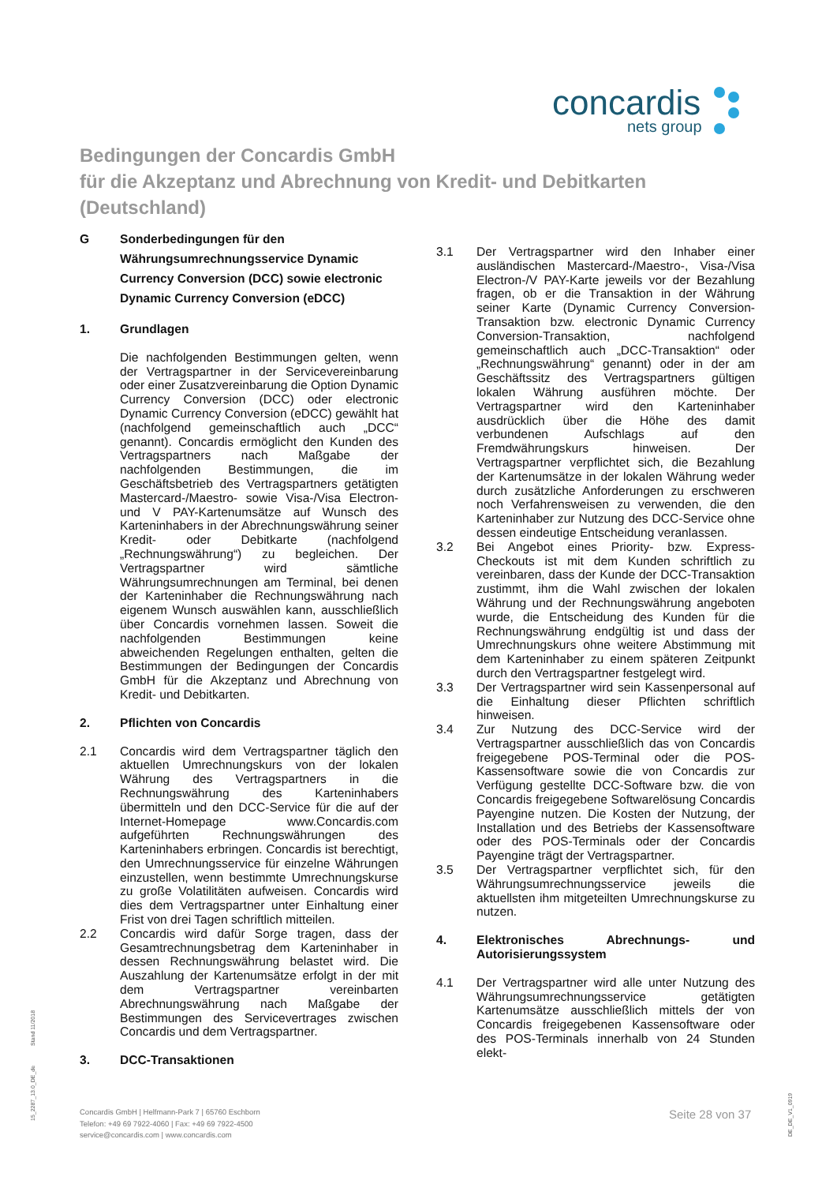concardis
nets group
Bedingungen der Concardis GmbH
für die Akzeptanz und Abrechnung von Kredit- und Debitkarten
(Deutschland)
G Sonderbedingungen für den Währungsumrechnungsservice Dynamic Currency Conversion (DCC) sowie electronic Dynamic Currency Conversion (eDCC)
1. Grundlagen
Die nachfolgenden Bestimmungen gelten, wenn der Vertragspartner in der Servicevereinbarung oder einer Zusatzvereinbarung die Option Dynamic Currency Conversion (DCC) oder electronic Dynamic Currency Conversion (eDCC) gewählt hat (nachfolgend gemeinschaftlich auch „DCC“ genannt). Concardis ermöglicht den Kunden des Vertragspartners nach Maßgabe der nachfolgenden Bestimmungen, die im Geschäftsbetrieb des Vertragspartners getätigten Mastercard-/Maestro- sowie Visa-/Visa Electron- und V PAY-Kartenumsätze auf Wunsch des Karteninhabers in der Abrechnungswährung seiner Kredit- oder Debitkarte (nachfolgend „Rechnungswährung“) zu begleichen. Der Vertragspartner wird sämtliche Währungsumrechnungen am Terminal, bei denen der Karteninhaber die Rechnungswährung nach eigenem Wunsch auswählen kann, ausschließlich über Concardis vornehmen lassen. Soweit die nachfolgenden Bestimmungen keine abweichenden Regelungen enthalten, gelten die Bestimmungen der Bedingungen der Concardis GmbH für die Akzeptanz und Abrechnung von Kredit- und Debitkarten.
2. Pflichten von Concardis
2.1 Concardis wird dem Vertragspartner täglich den aktuellen Umrechnungskurs von der lokalen Währung des Vertragspartners in die Rechnungswährung des Karteninhabers übermitteln und den DCC-Service für die auf der Internet-Homepage www.Concardis.com aufgeführten Rechnungswährungen des Karteninhabers erbringen. Concardis ist berechtigt, den Umrechnungsservice für einzelne Währungen einzustellen, wenn bestimmte Umrechnungskurse zu große Volatilitäten aufweisen. Concardis wird dies dem Vertragspartner unter Einhaltung einer Frist von drei Tagen schriftlich mitteilen.
2.2 Concardis wird dafür Sorge tragen, dass der Gesamtrechnungsbetrag dem Karteninhaber in dessen Rechnungswährung belastet wird. Die Auszahlung der Kartenumsätze erfolgt in der mit dem Vertragspartner vereinbarten Abrechnungswährung nach Maßgabe der Bestimmungen des Servicevertrages zwischen Concardis und dem Vertragspartner.
3. DCC-Transaktionen
3.1 Der Vertragspartner wird den Inhaber einer ausländischen Mastercard-/Maestro-, Visa-/Visa Electron-/V PAY-Karte jeweils vor der Bezahlung fragen, ob er die Transaktion in der Währung seiner Karte (Dynamic Currency Conversion-Transaktion bzw. electronic Dynamic Currency Conversion-Transaktion, nachfolgend gemeinschaftlich auch „DCC-Transaktion“ oder „Rechnungswährung“ genannt) oder in der am Geschäftssitz des Vertragspartners gültigen lokalen Währung ausführen möchte. Der Vertragspartner wird den Karteninhaber ausdrücklich über die Höhe des damit verbundenen Aufschlags auf den Fremdwährungskurs hinweisen. Der Vertragspartner verpflichtet sich, die Bezahlung der Kartenumsätze in der lokalen Währung weder durch zusätzliche Anforderungen zu erschweren noch Verfahrensweisen zu verwenden, die den Karteninhaber zur Nutzung des DCC-Service ohne dessen eindeutige Entscheidung veranlassen.
3.2 Bei Angebot eines Priority- bzw. Express-Checkouts ist mit dem Kunden schriftlich zu vereinbaren, dass der Kunde der DCC-Transaktion zustimmt, ihm die Wahl zwischen der lokalen Währung und der Rechnungswährung angeboten wurde, die Entscheidung des Kunden für die Rechnungswährung endgültig ist und dass der Umrechnungskurs ohne weitere Abstimmung mit dem Karteninhaber zu einem späteren Zeitpunkt durch den Vertragspartner festgelegt wird.
3.3 Der Vertragspartner wird sein Kassenpersonal auf die Einhaltung dieser Pflichten schriftlich hinweisen.
3.4 Zur Nutzung des DCC-Service wird der Vertragspartner ausschließlich das von Concardis freigegebene POS-Terminal oder die POS-Kassensoftware sowie die von Concardis zur Verfügung gestellte DCC-Software bzw. die von Concardis freigegebene Softwarelösung Concardis Payengine nutzen. Die Kosten der Nutzung, der Installation und des Betriebs der Kassensoftware oder des POS-Terminals oder der Concardis Payengine trägt der Vertragspartner.
3.5 Der Vertragspartner verpflichtet sich, für den Währungsumrechnungsservice jeweils die aktuellsten ihm mitgeteilten Umrechnungskurse zu nutzen.
4. Elektronisches Abrechnungs- und Autorisierungssystem
4.1 Der Vertragspartner wird alle unter Nutzung des Währungsumrechnungsservice getätigten Kartenumsätze ausschließlich mittels der von Concardis freigegebenen Kassensoftware oder des POS-Terminals innerhalb von 24 Stunden elekt-
Concardis GmbH | Helfmann-Park 7 | 65760 Eschborn
Telefon: +49 69 7922-4060 | Fax: +49 69 7922-4500
service@concardis.com | www.concardis.com
Seite 28 von 37
Stand 11/2018
15_2287_13.0_DE_de
DE_DE_V1_0919